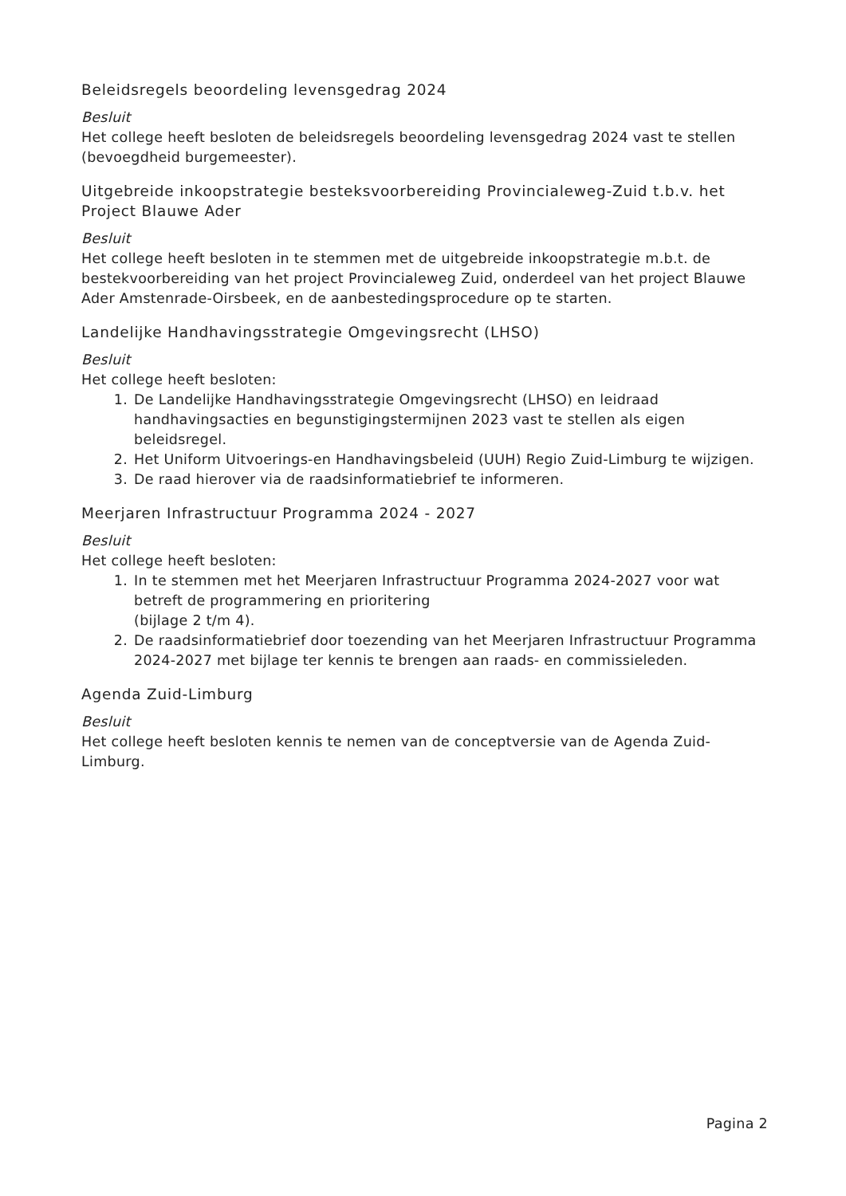Beleidsregels beoordeling levensgedrag 2024
Besluit
Het college heeft besloten de beleidsregels beoordeling levensgedrag 2024 vast te stellen (bevoegdheid burgemeester).
Uitgebreide inkoopstrategie besteksvoorbereiding Provincialeweg-Zuid t.b.v. het Project Blauwe Ader
Besluit
Het college heeft besloten in te stemmen met de uitgebreide inkoopstrategie m.b.t. de bestekvoorbereiding van het project Provincialeweg Zuid, onderdeel van het project Blauwe Ader Amstenrade-Oirsbeek, en de aanbestedingsprocedure op te starten.
Landelijke Handhavingsstrategie Omgevingsrecht (LHSO)
Besluit
Het college heeft besloten:
1. De Landelijke Handhavingsstrategie Omgevingsrecht (LHSO) en leidraad handhavingsacties en begunstigingstermijnen 2023 vast te stellen als eigen beleidsregel.
2. Het Uniform Uitvoerings-en Handhavingsbeleid (UUH) Regio Zuid-Limburg te wijzigen.
3. De raad hierover via de raadsinformatiebrief te informeren.
Meerjaren Infrastructuur Programma 2024 - 2027
Besluit
Het college heeft besloten:
1. In te stemmen met het Meerjaren Infrastructuur Programma 2024-2027 voor wat betreft de programmering en prioritering
(bijlage 2 t/m 4).
2. De raadsinformatiebrief door toezending van het Meerjaren Infrastructuur Programma 2024-2027 met bijlage ter kennis te brengen aan raads- en commissieleden.
Agenda Zuid-Limburg
Besluit
Het college heeft besloten kennis te nemen van de conceptversie van de Agenda Zuid-Limburg.
Pagina 2